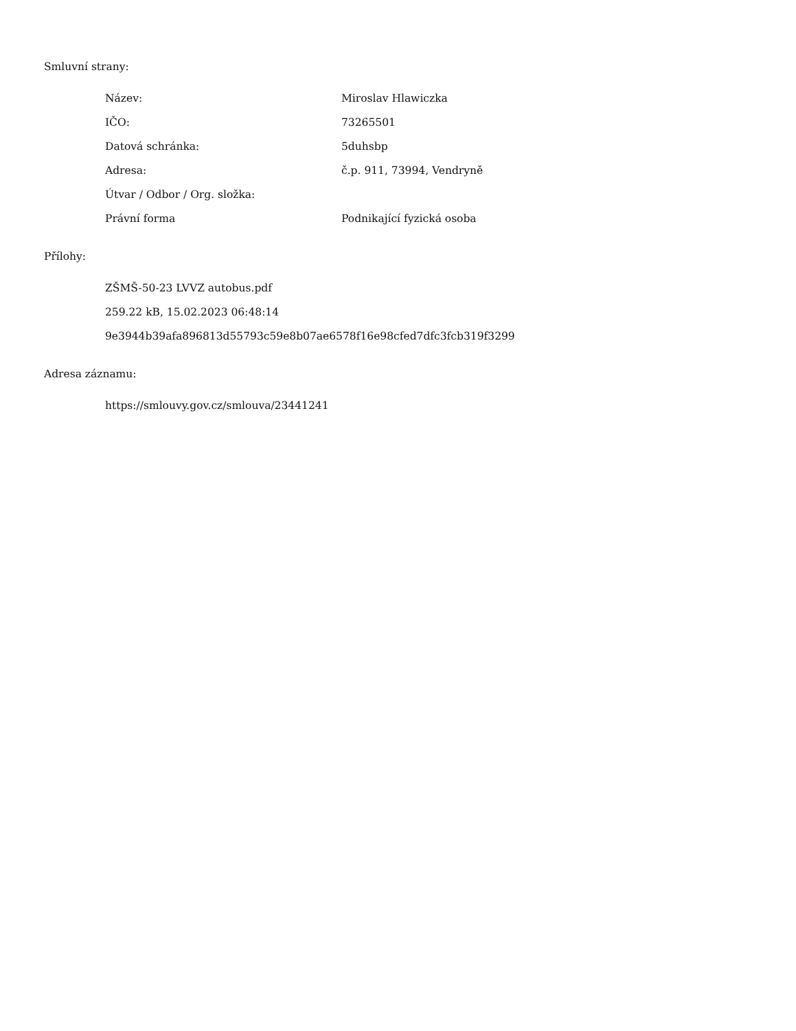Smluvní strany:
| Název: | Miroslav Hlawiczka |
| IČO: | 73265501 |
| Datová schránka: | 5duhsbp |
| Adresa: | č.p. 911, 73994, Vendryně |
| Útvar / Odbor / Org. složka: | |
| Právní forma | Podnikající fyzická osoba |
Přílohy:
ZŠMŠ-50-23 LVVZ autobus.pdf
259.22 kB, 15.02.2023 06:48:14
9e3944b39afa896813d55793c59e8b07ae6578f16e98cfed7dfc3fcb319f3299
Adresa záznamu:
https://smlouvy.gov.cz/smlouva/23441241